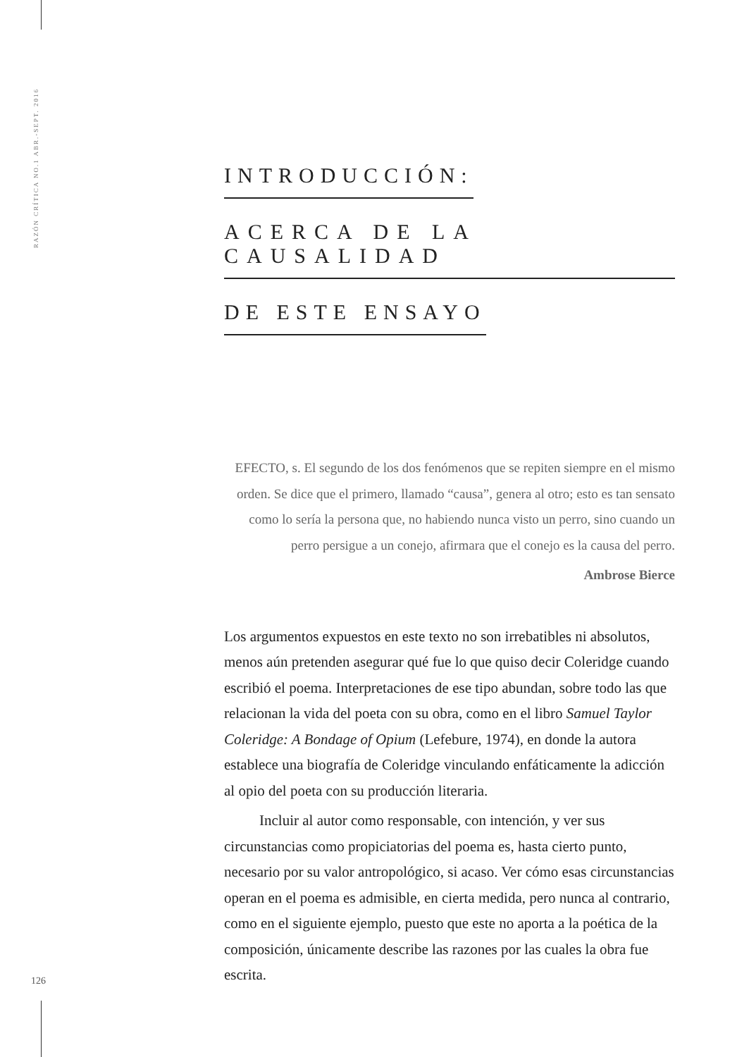RAZÓN CRÍTICA NO.1 ABR.-SEPT. 2016
INTRODUCCIÓN:
ACERCA DE LA CAUSALIDAD
DE ESTE ENSAYO
EFECTO, s. El segundo de los dos fenómenos que se repiten siempre en el mismo orden. Se dice que el primero, llamado “causa”, genera al otro; esto es tan sensato como lo sería la persona que, no habiendo nunca visto un perro, sino cuando un perro persigue a un conejo, afirmara que el conejo es la causa del perro.
Ambrose Bierce
Los argumentos expuestos en este texto no son irrebatibles ni absolutos, menos aún pretenden asegurar qué fue lo que quiso decir Coleridge cuando escribió el poema. Interpretaciones de ese tipo abundan, sobre todo las que relacionan la vida del poeta con su obra, como en el libro Samuel Taylor Coleridge: A Bondage of Opium (Lefebure, 1974), en donde la autora establece una biografía de Coleridge vinculando enfáticamente la adicción al opio del poeta con su producción literaria.
Incluir al autor como responsable, con intención, y ver sus circunstancias como propiciatorias del poema es, hasta cierto punto, necesario por su valor antropológico, si acaso. Ver cómo esas circunstancias operan en el poema es admisible, en cierta medida, pero nunca al contrario, como en el siguiente ejemplo, puesto que este no aporta a la poética de la composición, únicamente describe las razones por las cuales la obra fue escrita.
126